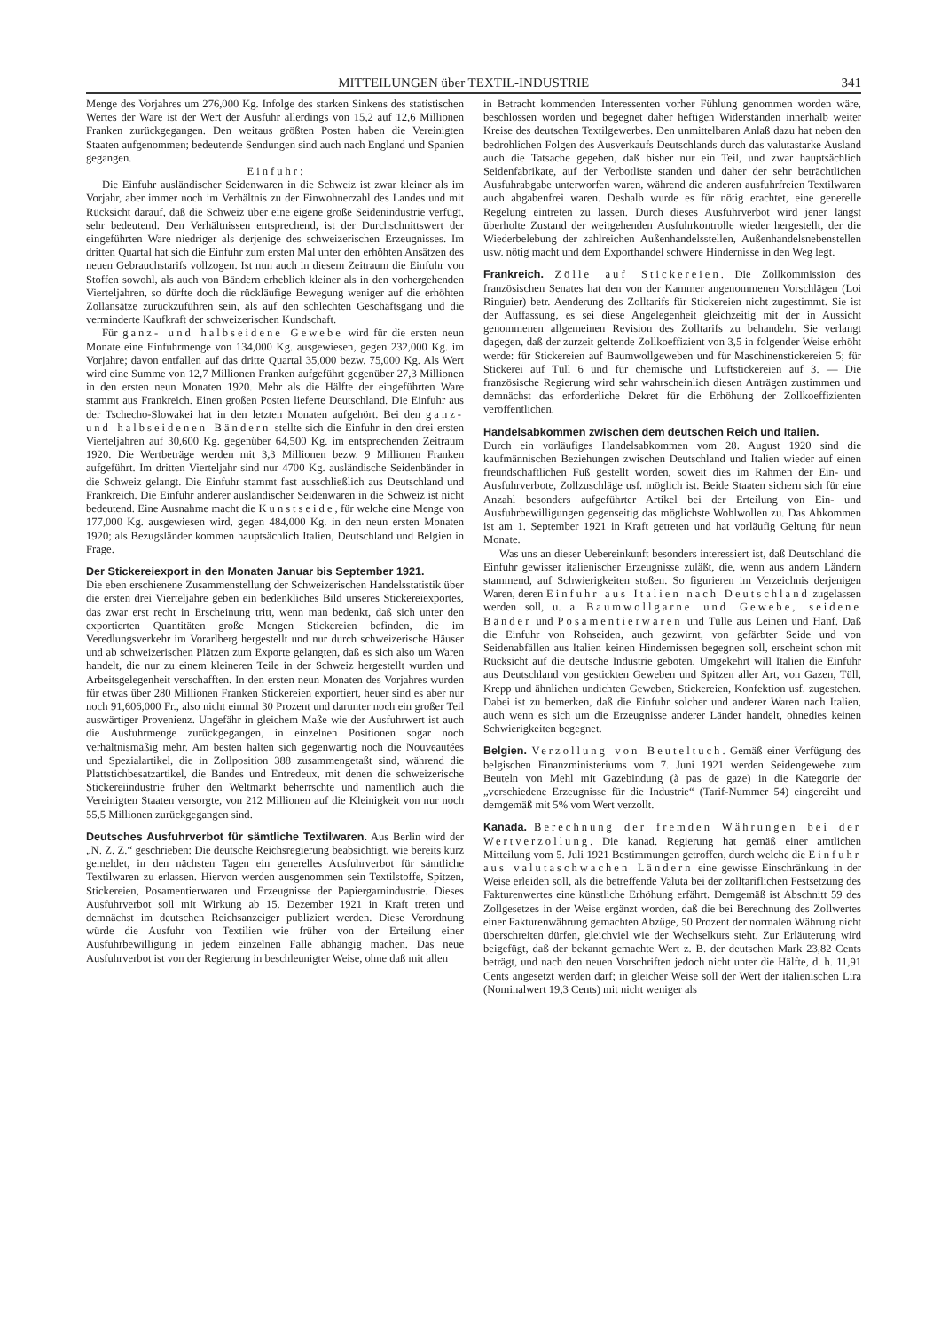MITTEILUNGEN über TEXTIL-INDUSTRIE 341
Menge des Vorjahres um 276,000 Kg. Infolge des starken Sinkens des statistischen Wertes der Ware ist der Wert der Ausfuhr allerdings von 15,2 auf 12,6 Millionen Franken zurückgegangen. Den weitaus größten Posten haben die Vereinigten Staaten aufgenommen; bedeutende Sendungen sind auch nach England und Spanien gegangen.
Einfuhr:
Die Einfuhr ausländischer Seidenwaren in die Schweiz ist zwar kleiner als im Vorjahr, aber immer noch im Verhältnis zu der Einwohnerzahl des Landes und mit Rücksicht darauf, daß die Schweiz über eine eigene große Seidenindustrie verfügt, sehr bedeutend. Den Verhältnissen entsprechend, ist der Durchschnittswert der eingeführten Ware niedriger als derjenige des schweizerischen Erzeugnisses. Im dritten Quartal hat sich die Einfuhr zum ersten Mal unter den erhöhten Ansätzen des neuen Gebrauchstarifs vollzogen. Ist nun auch in diesem Zeitraum die Einfuhr von Stoffen sowohl, als auch von Bändern erheblich kleiner als in den vorhergehenden Vierteljahren, so dürfte doch die rückläufige Bewegung weniger auf die erhöhten Zollansätze zurückzuführen sein, als auf den schlechten Geschäftsgang und die verminderte Kaufkraft der schweizerischen Kundschaft.
Für ganz- und halbseidene Gewebe wird für die ersten neun Monate eine Einfuhrmenge von 134,000 Kg. ausgewiesen, gegen 232,000 Kg. im Vorjahre; davon entfallen auf das dritte Quartal 35,000 bezw. 75,000 Kg. Als Wert wird eine Summe von 12,7 Millionen Franken aufgeführt gegenüber 27,3 Millionen in den ersten neun Monaten 1920. Mehr als die Hälfte der eingeführten Ware stammt aus Frankreich. Einen großen Posten lieferte Deutschland. Die Einfuhr aus der Tschecho-Slowakei hat in den letzten Monaten aufgehört. Bei den ganz- und halbseidenen Bändern stellte sich die Einfuhr in den drei ersten Vierteljahren auf 30,600 Kg. gegenüber 64,500 Kg. im entsprechenden Zeitraum 1920. Die Wertbeträge werden mit 3,3 Millionen bezw. 9 Millionen Franken aufgeführt. Im dritten Vierteljahr sind nur 4700 Kg. ausländische Seidenbänder in die Schweiz gelangt. Die Einfuhr stammt fast ausschließlich aus Deutschland und Frankreich. Die Einfuhr anderer ausländischer Seidenwaren in die Schweiz ist nicht bedeutend. Eine Ausnahme macht die Kunstseide, für welche eine Menge von 177,000 Kg. ausgewiesen wird, gegen 484,000 Kg. in den neun ersten Monaten 1920; als Bezugsländer kommen hauptsächlich Italien, Deutschland und Belgien in Frage.
Der Stickereiexport in den Monaten Januar bis September 1921.
Die eben erschienene Zusammenstellung der Schweizerischen Handelsstatistik über die ersten drei Vierteljahre geben ein bedenkliches Bild unseres Stickereiexportes, das zwar erst recht in Erscheinung tritt, wenn man bedenkt, daß sich unter den exportierten Quantitäten große Mengen Stickereien befinden, die im Veredlungsverkehr im Vorarlberg hergestellt und nur durch schweizerische Häuser und ab schweizerischen Plätzen zum Exporte gelangten, daß es sich also um Waren handelt, die nur zu einem kleineren Teile in der Schweiz hergestellt wurden und Arbeitsgelegenheit verschafften. In den ersten neun Monaten des Vorjahres wurden für etwas über 280 Millionen Franken Stickereien exportiert, heuer sind es aber nur noch 91,606,000 Fr., also nicht einmal 30 Prozent und darunter noch ein großer Teil auswärtiger Provenienz. Ungefähr in gleichem Maße wie der Ausfuhrwert ist auch die Ausfuhrmenge zurückgegangen, in einzelnen Positionen sogar noch verhältnismäßig mehr. Am besten halten sich gegenwärtig noch die Nouveautées und Spezialartikel, die in Zollposition 388 zusammengetaßt sind, während die Plattstichbesatzartikel, die Bandes und Entredeux, mit denen die schweizerische Stickereiindustrie früher den Weltmarkt beherrschte und namentlich auch die Vereinigten Staaten versorgte, von 212 Millionen auf die Kleinigkeit von nur noch 55,5 Millionen zurückgegangen sind.
Deutsches Ausfuhrverbot für sämtliche Textilwaren.
Aus Berlin wird der „N. Z. Z.“ geschrieben: Die deutsche Reichsregierung beabsichtigt, wie bereits kurz gemeldet, in den nächsten Tagen ein generelles Ausfuhrverbot für sämtliche Textilwaren zu erlassen. Hiervon werden ausgenommen sein Textilstoffe, Spitzen, Stickereien, Posamentierwaren und Erzeugnisse der Papiergarnindustrie. Dieses Ausfuhrverbot soll mit Wirkung ab 15. Dezember 1921 in Kraft treten und demnächst im deutschen Reichsanzeiger publiziert werden. Diese Verordnung würde die Ausfuhr von Textilien wie früher von der Erteilung einer Ausfuhrbewilligung in jedem einzelnen Falle abhängig machen. Das neue Ausfuhrverbot ist von der Regierung in beschleunigter Weise, ohne daß mit allen
in Betracht kommenden Interessenten vorher Fühlung genommen worden wäre, beschlossen worden und begegnet daher heftigen Widerständen innerhalb weiter Kreise des deutschen Textilgewerbes. Den unmittelbaren Anlaß dazu hat neben den bedrohlichen Folgen des Ausverkaufs Deutschlands durch das valutastarke Ausland auch die Tatsache gegeben, daß bisher nur ein Teil, und zwar hauptsächlich Seidenfabrikate, auf der Verbotliste standen und daher der sehr beträchtlichen Ausfuhrabgabe unterworfen waren, während die anderen ausfuhrfreien Textilwaren auch abgabenfrei waren. Deshalb wurde es für nötig erachtet, eine generelle Regelung eintreten zu lassen. Durch dieses Ausfuhrverbot wird jener längst überholte Zustand der weitgehenden Ausfuhrkontrolle wieder hergestellt, der die Wiederbelebung der zahlreichen Außenhandelsstellen, Außenhandelsnebenstellen usw. nötig macht und dem Exporthandel schwere Hindernisse in den Weg legt.
Frankreich.
Zölle auf Stickereien. Die Zollkommission des französischen Senates hat den von der Kammer angenommenen Vorschlägen (Loi Ringuier) betr. Aenderung des Zolltarifs für Stickereien nicht zugestimmt. Sie ist der Auffassung, es sei diese Angelegenheit gleichzeitig mit der in Aussicht genommenen allgemeinen Revision des Zolltarifs zu behandeln. Sie verlangt dagegen, daß der zurzeit geltende Zollkoeffizient von 3,5 in folgender Weise erhöht werde: für Stickereien auf Baumwollgeweben und für Maschinenstickereien 5; für Stickerei auf Tüll 6 und für chemische und Luftstickereien auf 3. — Die französische Regierung wird sehr wahrscheinlich diesen Anträgen zustimmen und demnächst das erforderliche Dekret für die Erhöhung der Zollkoeffizienten veröffentlichen.
Handelsabkommen zwischen dem deutschen Reich und Italien.
Durch ein vorläufiges Handelsabkommen vom 28. August 1920 sind die kaufmännischen Beziehungen zwischen Deutschland und Italien wieder auf einen freundschaftlichen Fuß gestellt worden, soweit dies im Rahmen der Ein- und Ausfuhrverbote, Zollzuschläge usf. möglich ist. Beide Staaten sichern sich für eine Anzahl besonders aufgeführter Artikel bei der Erteilung von Ein- und Ausfuhrbewilligungen gegenseitig das möglichste Wohlwollen zu. Das Abkommen ist am 1. September 1921 in Kraft getreten und hat vorläufig Geltung für neun Monate.
Was uns an dieser Uebereinkunft besonders interessiert ist, daß Deutschland die Einfuhr gewisser italienischer Erzeugnisse zuläßt, die, wenn aus andern Ländern stammend, auf Schwierigkeiten stoßen. So figurieren im Verzeichnis derjenigen Waren, deren Einfuhr aus Italien nach Deutschland zugelassen werden soll, u. a. Baumwollgarne und Gewebe, seidene Bänder und Posamentierwaren und Tülle aus Leinen und Hanf. Daß die Einfuhr von Rohseiden, auch gezwirnt, von gefärbter Seide und von Seidenabfällen aus Italien keinen Hindernissen begegnen soll, erscheint schon mit Rücksicht auf die deutsche Industrie geboten. Umgekehrt will Italien die Einfuhr aus Deutschland von gestickten Geweben und Spitzen aller Art, von Gazen, Tüll, Krepp und ähnlichen undichten Geweben, Stickereien, Konfektion usf. zugestehen. Dabei ist zu bemerken, daß die Einfuhr solcher und anderer Waren nach Italien, auch wenn es sich um die Erzeugnisse anderer Länder handelt, ohnedies keinen Schwierigkeiten begegnet.
Belgien.
Verzollung von Beuteltuch. Gemäß einer Verfügung des belgischen Finanzministeriums vom 7. Juni 1921 werden Seidengewebe zum Beuteln von Mehl mit Gazebindung (à pas de gaze) in die Kategorie der „verschiedene Erzeugnisse für die Industrie“ (Tarif-Nummer 54) eingereiht und demgemäß mit 5% vom Wert verzollt.
Kanada.
Berechnung der fremden Währungen bei der Wertverzollung. Die kanad. Regierung hat gemäß einer amtlichen Mitteilung vom 5. Juli 1921 Bestimmungen getroffen, durch welche die Einfuhr aus valutaschwachen Ländern eine gewisse Einschränkung in der Weise erleiden soll, als die betreffende Valuta bei der zolltariflichen Festsetzung des Fakturenwertes eine künstliche Erhöhung erfährt. Demgemäß ist Abschnitt 59 des Zollgesetzes in der Weise ergänzt worden, daß die bei Berechnung des Zollwertes einer Fakturenwährung gemachten Abzüge, 50 Prozent der normalen Währung nicht überschreiten dürfen, gleichviel wie der Wechselkurs steht. Zur Erläuterung wird beigefügt, daß der bekannt gemachte Wert z. B. der deutschen Mark 23,82 Cents beträgt, und nach den neuen Vorschriften jedoch nicht unter die Hälfte, d. h. 11,91 Cents angesetzt werden darf; in gleicher Weise soll der Wert der italienischen Lira (Nominalwert 19,3 Cents) mit nicht weniger als